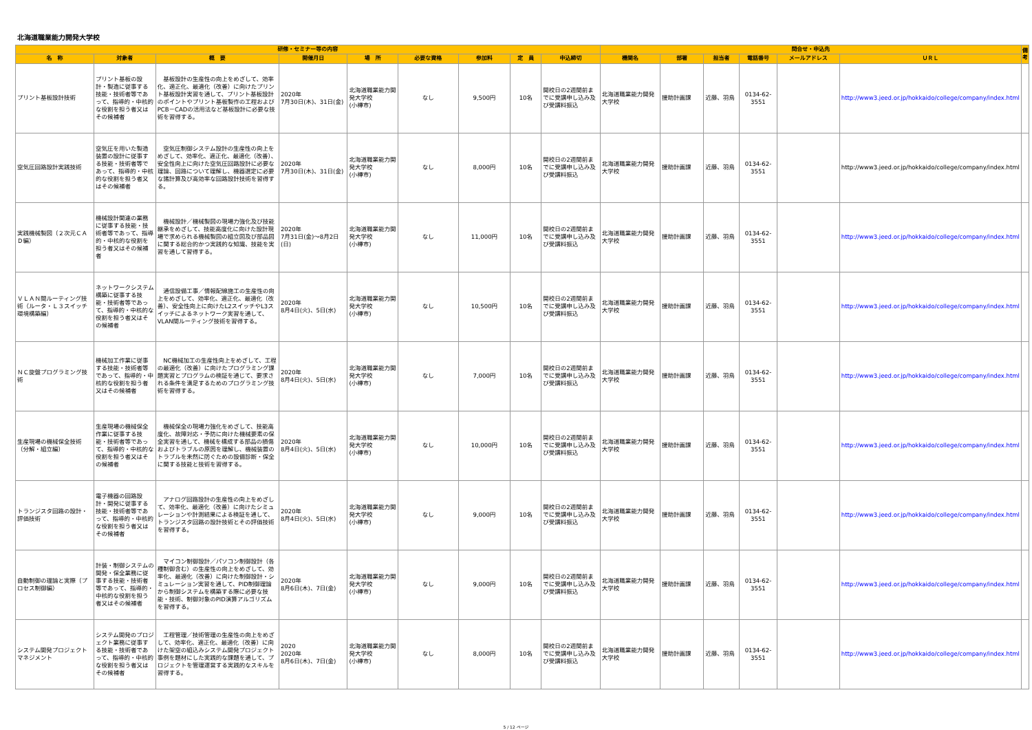北海道職業能力開発大学校
| 研修・セミナー等の内容 | | | | | | | | | 問合せ・申込先 | | | | | | 備考 |
| --- | --- | --- | --- | --- | --- | --- | --- | --- | --- | --- | --- | --- | --- | --- | --- |
| 名 称 | 対象者 | 概 要 | 開催月日 | 場 所 | 必要な資格 | 参加料 | 定 員 | 申込締切 | 機関名 | 部署 | 担当者 | 電話番号 | メールアドレス | ＵＲＬ | |
| プリント基板設計技術 | プリント基板の設計・製造に従事する技能・技術者等であって、指導的・中核的な役割を担う者又はその候補者 | 基板設計の生産性の向上をめざして、効率化、適正化、最適化（改善）に向けたプリント基板設計実習を通して、プリント基板設計のポイントやプリント基板製作の工程およびPCB－CADの活用法など基板設計に必要な技術を習得する。 | 2020年 7月30日(木)、31日(金) | 北海道職業能力開発大学校 (小樽市) | なし | 9,500円 | 10名 | 開校日の2週間前までに受講申し込み及び受講料振込 | 北海道職業能力開発大学校 | 援助計画課 | 近藤、羽鳥 | 0134-62-3551 | | http://www3.jeed.or.jp/hokkaido/college/company/index.html | |
| 空気圧回路設計実践技術 | 空気圧を用いた製造装置の設計に従事する技能・技術者等であって、指導的・中核的な役割を担う者又はその候補者 | 空気圧制御システム設計の生産性の向上をめざして、効率化、適正化、最適化（改善）、安全性向上に向けた空気圧回路設計に必要な理論、回路について理解し、機器選定に必要な諸計算及び高効率な回路設計技術を習得する。 | 2020年 7月30日(木)、31日(金) | 北海道職業能力開発大学校 (小樽市) | なし | 8,000円 | 10名 | 開校日の2週間前までに受講申し込み及び受講料振込 | 北海道職業能力開発大学校 | 援助計画課 | 近藤、羽鳥 | 0134-62-3551 | | http://www3.jeed.or.jp/hokkaido/college/company/index.html | |
| 実践機械製図（２次元ＣＡＤ編） | 機械設計関連の業務に従事する技能・技術者等であって、指導的・中核的な役割を担う者又はその候補者 | 機械設計／機械製図の現場力強化及び技能継承をめざして、技能高度化に向けた設計現場で求められる機械製図の組立図及び部品図に関する総合的かつ実践的な知識、技能を実習を通して習得する。 | 2020年 7月31日(金)～8月2日(日) | 北海道職業能力開発大学校 (小樽市) | なし | 11,000円 | 10名 | 開校日の2週間前までに受講申し込み及び受講料振込 | 北海道職業能力開発大学校 | 援助計画課 | 近藤、羽鳥 | 0134-62-3551 | | http://www3.jeed.or.jp/hokkaido/college/company/index.html | |
| ＶＬＡＮ間ルーティング技術（ルータ・Ｌ３スイッチ環境構築編） | ネットワークシステム構築に従事する技能・技術者等であって、指導的・中核的な役割を担う者又はその候補者 | 通信設備工事／情報配線施工の生産性の向上をめざして、効率化、適正化、最適化（改善）、安全性向上に向けたL2スイッチやL3スイッチによるネットワーク実習を通して、VLAN間ルーティング技術を習得する。 | 2020年 8月4日(火)、5日(水) | 北海道職業能力開発大学校 (小樽市) | なし | 10,500円 | 10名 | 開校日の2週間前までに受講申し込み及び受講料振込 | 北海道職業能力開発大学校 | 援助計画課 | 近藤、羽鳥 | 0134-62-3551 | | http://www3.jeed.or.jp/hokkaido/college/company/index.html | |
| ＮＣ旋盤プログラミング技術 | 機械加工作業に従事する技能・技術者等であって、指導的・中核的な役割を担う者又はその候補者 | NC機械加工の生産性向上をめざして、工程の最適化（改善）に向けたプログラミング課題実習とプログラムの検証を通じて、要求される条件を満足するためのプログラミング技術を習得する。 | 2020年 8月4日(火)、5日(水) | 北海道職業能力開発大学校 (小樽市) | なし | 7,000円 | 10名 | 開校日の2週間前までに受講申し込み及び受講料振込 | 北海道職業能力開発大学校 | 援助計画課 | 近藤、羽鳥 | 0134-62-3551 | | http://www3.jeed.or.jp/hokkaido/college/company/index.html | |
| 生産現場の機械保全技術（分解・組立編） | 生産現場の機械保全作業に従事する技能・技術者等であって、指導的・中核的な役割を担う者又はその候補者 | 機械保全の現場力強化をめざして、技能高度化、故障対応・予防に向けた機械要素の保全実習を通して、機械を構成する部品の損傷およびトラブルの原因を理解し、機械装置のトラブルを未然に防ぐための設備診断・保全に関する技能と技術を習得する。 | 2020年 8月4日(火)、5日(水) | 北海道職業能力開発大学校 (小樽市) | なし | 10,000円 | 10名 | 開校日の2週間前までに受講申し込み及び受講料振込 | 北海道職業能力開発大学校 | 援助計画課 | 近藤、羽鳥 | 0134-62-3551 | | http://www3.jeed.or.jp/hokkaido/college/company/index.html | |
| トランジスタ回路の設計・評価技術 | 電子機器の回路設計・開発に従事する技能・技術者等であって、指導的・中核的な役割を担う者又はその候補者 | アナログ回路設計の生産性の向上をめざして、効率化、最適化（改善）に向けたシミュレーションや計測結果による検証を通して、トランジスタ回路の設計技術とその評価技術を習得する。 | 2020年 8月4日(火)、5日(水) | 北海道職業能力開発大学校 (小樽市) | なし | 9,000円 | 10名 | 開校日の2週間前までに受講申し込み及び受講料振込 | 北海道職業能力開発大学校 | 援助計画課 | 近藤、羽鳥 | 0134-62-3551 | | http://www3.jeed.or.jp/hokkaido/college/company/index.html | |
| 自動制御の理論と実際（プロセス制御編） | 計装・制御システムの開発・保全業務に従事する技能・技術者等であって、指導的・中核的な役割を担う者又はその候補者 | マイコン制御設計／パソコン制御設計（各種制御含む）の生産性の向上をめざして、効率化、最適化（改善）に向けた制御設計・シミュレーション実習を通して、PID制御理論から制御システムを構築する際に必要な技能・技術、制御対象のPID演算アルゴリズムを習得する。 | 2020年 8月6日(木)、7日(金) | 北海道職業能力開発大学校 (小樽市) | なし | 9,000円 | 10名 | 開校日の2週間前までに受講申し込み及び受講料振込 | 北海道職業能力開発大学校 | 援助計画課 | 近藤、羽鳥 | 0134-62-3551 | | http://www3.jeed.or.jp/hokkaido/college/company/index.html | |
| システム開発プロジェクトマネジメント | システム開発のプロジェクト業務に従事する技能・技術者であって、指導的・中核的な役割を担う者又はその候補者 | 工程管理／技術管理の生産性の向上をめざして、効率化、適正化、最適化（改善）に向けた架空の組込みシステム開発プロジェクト事例を題材にした実践的な課題を通して、プロジェクトを管理運営する実践的なスキルを習得する。 | 2020 2020年 8月6日(木)、7日(金) | 北海道職業能力開発大学校 (小樽市) | なし | 8,000円 | 10名 | 開校日の2週間前までに受講申し込み及び受講料振込 | 北海道職業能力開発大学校 | 援助計画課 | 近藤、羽鳥 | 0134-62-3551 | | http://www3.jeed.or.jp/hokkaido/college/company/index.html | |
5 / 12 ページ